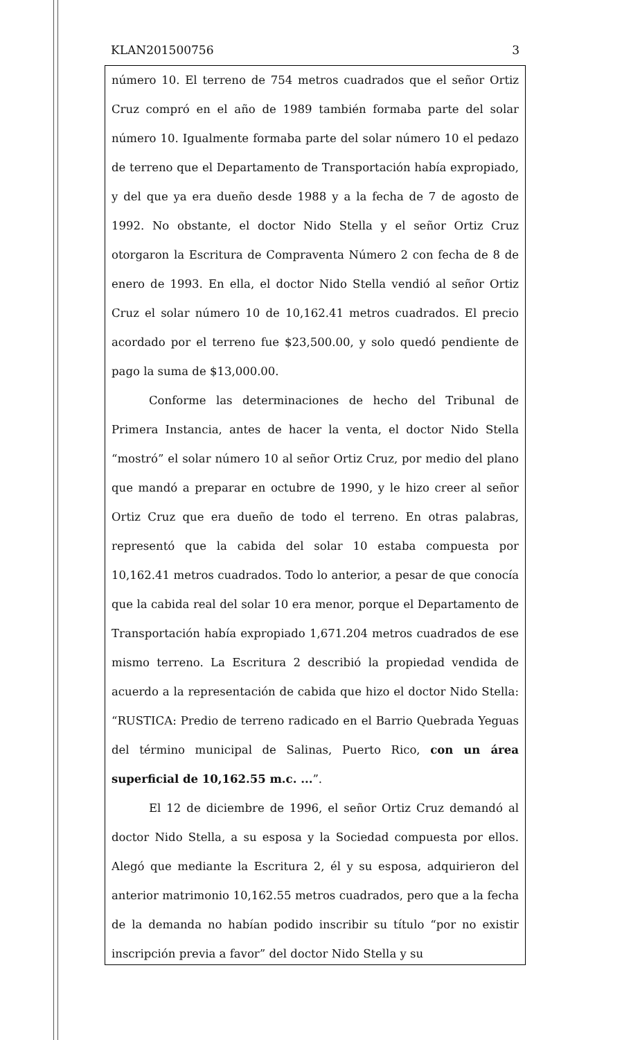KLAN201500756 3
número 10. El terreno de 754 metros cuadrados que el señor Ortiz Cruz compró en el año de 1989 también formaba parte del solar número 10. Igualmente formaba parte del solar número 10 el pedazo de terreno que el Departamento de Transportación había expropiado, y del que ya era dueño desde 1988 y a la fecha de 7 de agosto de 1992. No obstante, el doctor Nido Stella y el señor Ortiz Cruz otorgaron la Escritura de Compraventa Número 2 con fecha de 8 de enero de 1993. En ella, el doctor Nido Stella vendió al señor Ortiz Cruz el solar número 10 de 10,162.41 metros cuadrados. El precio acordado por el terreno fue $23,500.00, y solo quedó pendiente de pago la suma de $13,000.00.
Conforme las determinaciones de hecho del Tribunal de Primera Instancia, antes de hacer la venta, el doctor Nido Stella “mostró” el solar número 10 al señor Ortiz Cruz, por medio del plano que mandó a preparar en octubre de 1990, y le hizo creer al señor Ortiz Cruz que era dueño de todo el terreno. En otras palabras, representó que la cabida del solar 10 estaba compuesta por 10,162.41 metros cuadrados. Todo lo anterior, a pesar de que conocía que la cabida real del solar 10 era menor, porque el Departamento de Transportación había expropiado 1,671.204 metros cuadrados de ese mismo terreno. La Escritura 2 describió la propiedad vendida de acuerdo a la representación de cabida que hizo el doctor Nido Stella: “RUSTICA: Predio de terreno radicado en el Barrio Quebrada Yeguas del término municipal de Salinas, Puerto Rico, con un área superficial de 10,162.55 m.c. ...”.
El 12 de diciembre de 1996, el señor Ortiz Cruz demandó al doctor Nido Stella, a su esposa y la Sociedad compuesta por ellos. Alegó que mediante la Escritura 2, él y su esposa, adquirieron del anterior matrimonio 10,162.55 metros cuadrados, pero que a la fecha de la demanda no habían podido inscribir su título “por no existir inscripción previa a favor” del doctor Nido Stella y su